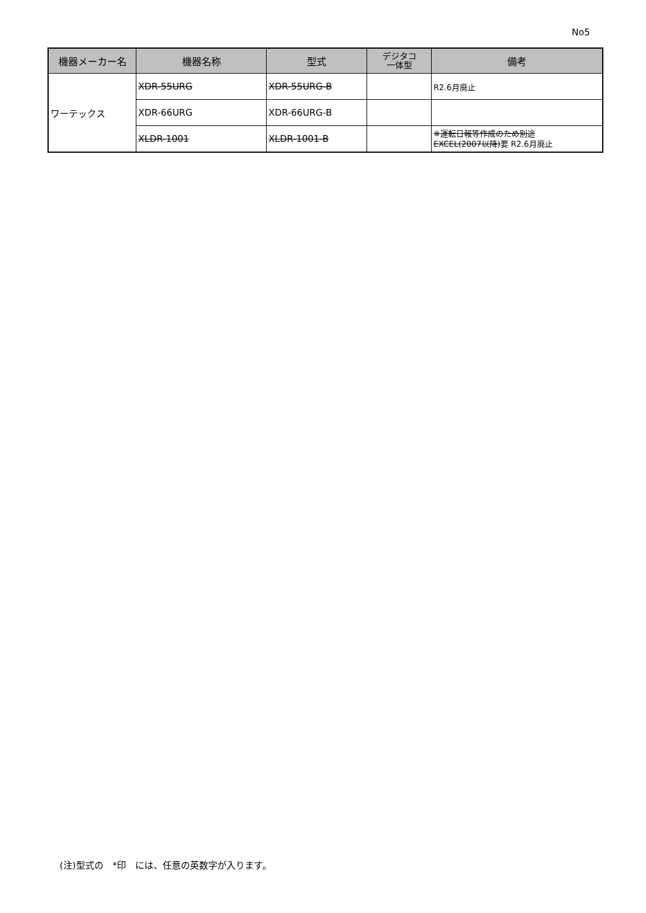No5
| 機器メーカー名 | 機器名称 | 型式 | デジタコ 一体型 | 備考 |
| --- | --- | --- | --- | --- |
| ワーテックス | XDR-55URG | XDR-55URG-B | | R2.6月廃止 |
| | XDR-66URG | XDR-66URG-B | | |
| | XLDR-1001 | XLDR-1001-B | | ※運転日報等作成のため別途 EXCEL(2007以降) 要 R2.6月廃止 |
(注)型式の　*印　には、任意の英数字が入ります。